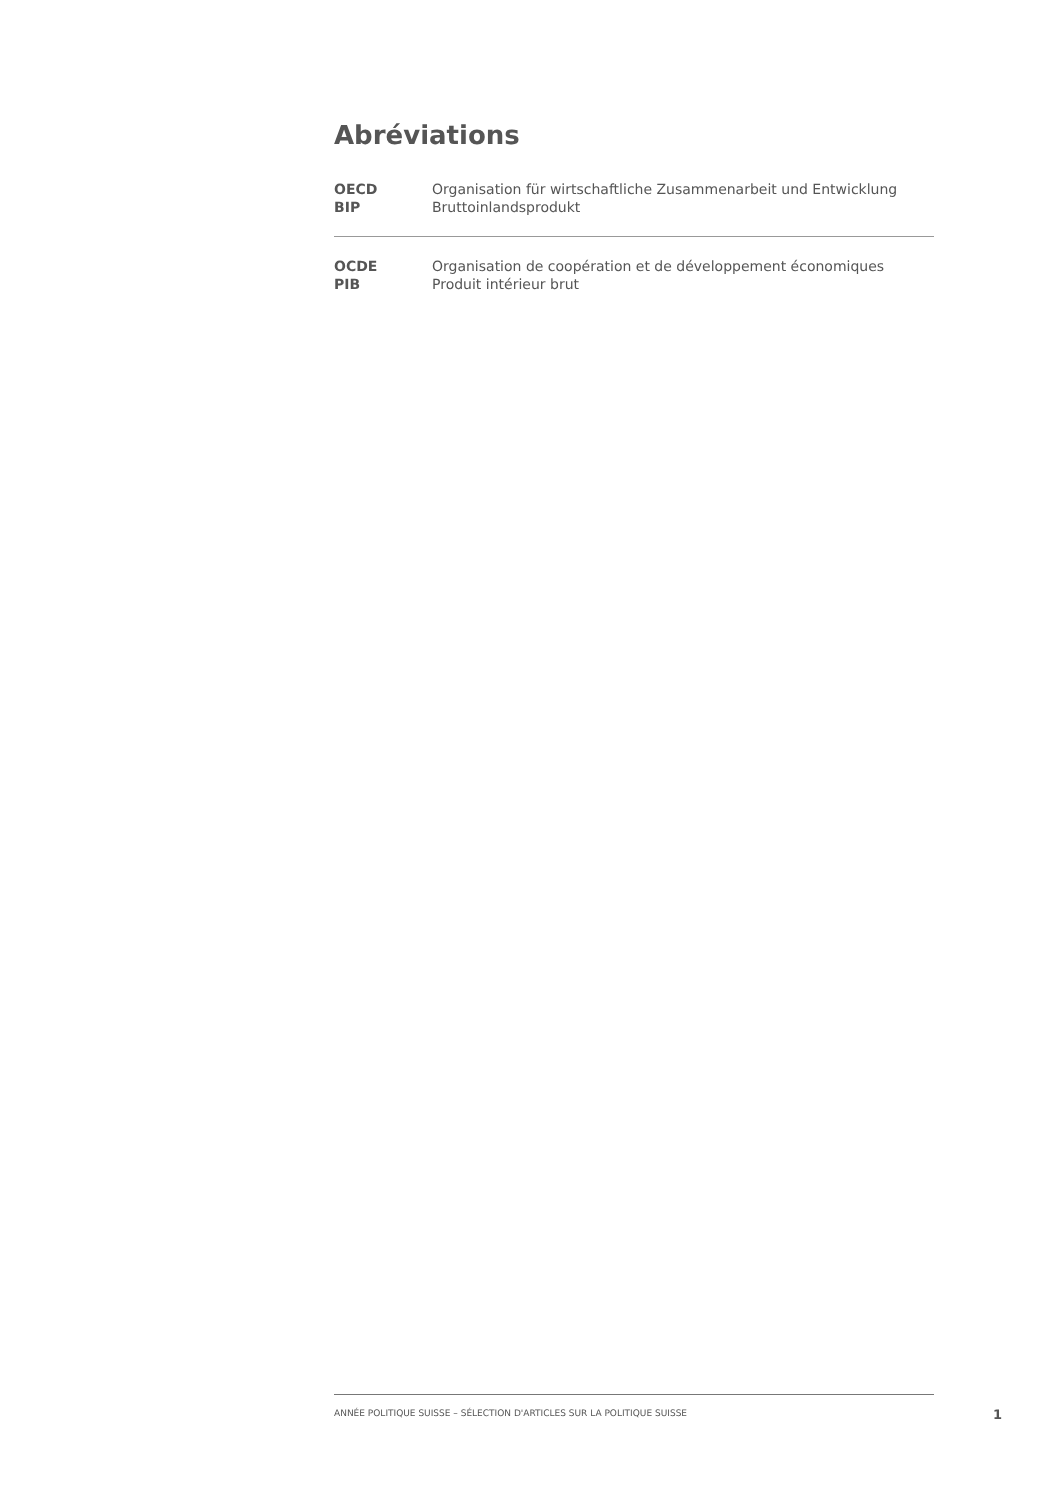Abréviations
| OECD | Organisation für wirtschaftliche Zusammenarbeit und Entwicklung |
| BIP | Bruttoinlandsprodukt |
| OCDE | Organisation de coopération et de développement économiques |
| PIB | Produit intérieur brut |
ANNÉE POLITIQUE SUISSE – SÉLECTION D'ARTICLES SUR LA POLITIQUE SUISSE
1